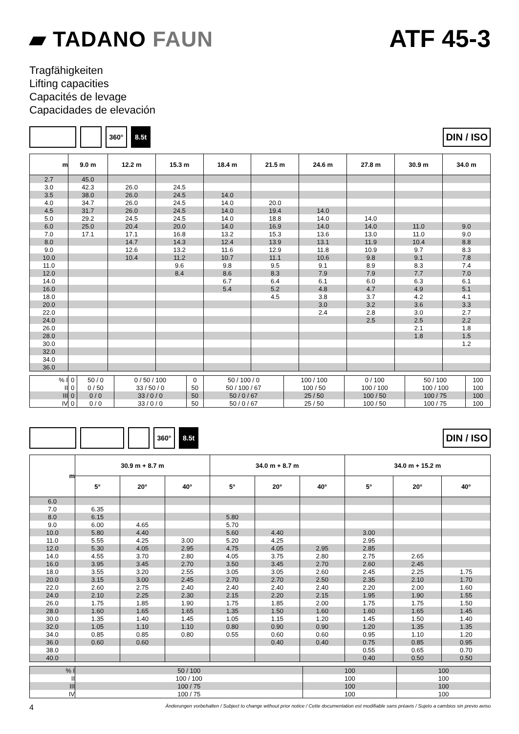▰ TADANO FAUN ATF 45-3
Tragfähigkeiten
Lifting capacities
Capacités de levage
Capacidades de elevación
360° 8.5t
DIN / ISO
| m | 9.0 m | 12.2 m | 15.3 m | 18.4 m | 21.5 m | 24.6 m | 27.8 m | 30.9 m | 34.0 m |
| --- | --- | --- | --- | --- | --- | --- | --- | --- | --- |
| 2.7 | 45.0 | | | | | | | | |
| 3.0 | 42.3 | 26.0 | 24.5 | | | | | | |
| 3.5 | 38.0 | 26.0 | 24.5 | 14.0 | | | | | |
| 4.0 | 34.7 | 26.0 | 24.5 | 14.0 | 20.0 | | | | |
| 4.5 | 31.7 | 26.0 | 24.5 | 14.0 | 19.4 | 14.0 | | | |
| 5.0 | 29.2 | 24.5 | 24.5 | 14.0 | 18.8 | 14.0 | 14.0 | | |
| 6.0 | 25.0 | 20.4 | 20.0 | 14.0 | 16.9 | 14.0 | 14.0 | 11.0 | 9.0 |
| 7.0 | 17.1 | 17.1 | 16.8 | 13.2 | 15.3 | 13.6 | 13.0 | 11.0 | 9.0 |
| 8.0 | | 14.7 | 14.3 | 12.4 | 13.9 | 13.1 | 11.9 | 10.4 | 8.8 |
| 9.0 | | 12.6 | 13.2 | 11.6 | 12.9 | 11.8 | 10.9 | 9.7 | 8.3 |
| 10.0 | | 10.4 | 11.2 | 10.7 | 11.1 | 10.6 | 9.8 | 9.1 | 7.8 |
| 11.0 | | | 9.6 | 9.8 | 9.5 | 9.1 | 8.9 | 8.3 | 7.4 |
| 12.0 | | | 8.4 | 8.6 | 8.3 | 7.9 | 7.9 | 7.7 | 7.0 |
| 14.0 | | | | 6.7 | 6.4 | 6.1 | 6.0 | 6.3 | 6.1 |
| 16.0 | | | | 5.4 | 5.2 | 4.8 | 4.7 | 4.9 | 5.1 |
| 18.0 | | | | | 4.5 | 3.8 | 3.7 | 4.2 | 4.1 |
| 20.0 | | | | | | 3.0 | 3.2 | 3.6 | 3.3 |
| 22.0 | | | | | | 2.4 | 2.8 | 3.0 | 2.7 |
| 24.0 | | | | | | | 2.5 | 2.5 | 2.2 |
| 26.0 | | | | | | | | 2.1 | 1.8 |
| 28.0 | | | | | | | | 1.8 | 1.5 |
| 30.0 | | | | | | | | | 1.2 |
| 32.0 | | | | | | | | | |
| 34.0 | | | | | | | | | |
| 36.0 | | | | | | | | | |
| % I | 0 | 50 / 0 | 0 / 50 / 100 | 0 | 50 / 100 / 0 | 100 / 100 | 0 / 100 | 50 / 100 | 100 |
| II | 0 | 0 / 50 | 33 / 50 / 0 | 50 | 50 / 100 / 67 | 100 / 50 | 100 / 100 | 100 / 100 | 100 |
| III | 0 | 0 / 0 | 33 / 0 / 0 | 50 | 50 / 0 / 67 | 25 / 50 | 100 / 50 | 100 / 75 | 100 |
| IV | 0 | 0 / 0 | 33 / 0 / 0 | 50 | 50 / 0 / 67 | 25 / 50 | 100 / 50 | 100 / 75 | 100 |
360° 8.5t
DIN / ISO
| m | 30.9 m + 8.7 m | | | 34.0 m + 8.7 m | | | 34.0 m + 15.2 m | | |
| --- | --- | --- | --- | --- | --- | --- | --- | --- | --- |
| | 5° | 20° | 40° | 5° | 20° | 40° | 5° | 20° | 40° |
| 6.0 | | | | | | | | | |
| 7.0 | 6.35 | | | | | | | | |
| 8.0 | 6.15 | | | 5.80 | | | | | |
| 9.0 | 6.00 | 4.65 | | 5.70 | | | | | |
| 10.0 | 5.80 | 4.40 | | 5.60 | 4.40 | | 3.00 | | |
| 11.0 | 5.55 | 4.25 | 3.00 | 5.20 | 4.25 | | 2.95 | | |
| 12.0 | 5.30 | 4.05 | 2.95 | 4.75 | 4.05 | 2.95 | 2.85 | | |
| 14.0 | 4.55 | 3.70 | 2.80 | 4.05 | 3.75 | 2.80 | 2.75 | 2.65 | |
| 16.0 | 3.95 | 3.45 | 2.70 | 3.50 | 3.45 | 2.70 | 2.60 | 2.45 | |
| 18.0 | 3.55 | 3.20 | 2.55 | 3.05 | 3.05 | 2.60 | 2.45 | 2.25 | 1.75 |
| 20.0 | 3.15 | 3.00 | 2.45 | 2.70 | 2.70 | 2.50 | 2.35 | 2.10 | 1.70 |
| 22.0 | 2.60 | 2.75 | 2.40 | 2.40 | 2.40 | 2.40 | 2.20 | 2.00 | 1.60 |
| 24.0 | 2.10 | 2.25 | 2.30 | 2.15 | 2.20 | 2.15 | 1.95 | 1.90 | 1.55 |
| 26.0 | 1.75 | 1.85 | 1.90 | 1.75 | 1.85 | 2.00 | 1.75 | 1.75 | 1.50 |
| 28.0 | 1.60 | 1.65 | 1.65 | 1.35 | 1.50 | 1.60 | 1.60 | 1.65 | 1.45 |
| 30.0 | 1.35 | 1.40 | 1.45 | 1.05 | 1.15 | 1.20 | 1.45 | 1.50 | 1.40 |
| 32.0 | 1.05 | 1.10 | 1.10 | 0.80 | 0.90 | 0.90 | 1.20 | 1.35 | 1.35 |
| 34.0 | 0.85 | 0.85 | 0.80 | 0.55 | 0.60 | 0.60 | 0.95 | 1.10 | 1.20 |
| 36.0 | 0.60 | 0.60 | | | 0.40 | 0.40 | 0.75 | 0.85 | 0.95 |
| 38.0 | | | | | | | 0.55 | 0.65 | 0.70 |
| 40.0 | | | | | | | 0.40 | 0.50 | 0.50 |
| % I | 50 / 100 | 100 | 100 |
| II | 100 / 100 | 100 | 100 |
| III | 100 / 75 | 100 | 100 |
| IV | 100 / 75 | 100 | 100 |
4 Änderungen vorbehalten / Subject to change without prior notice / Cette documentation est modifiable sans préavis / Sujeto a cambios sin previo aviso